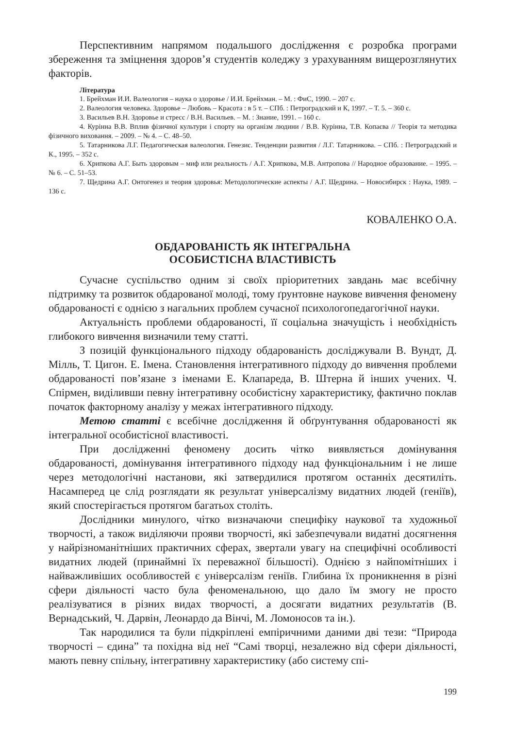Перспективним напрямом подальшого дослідження є розробка програми збереження та зміцнення здоров’я студентів коледжу з урахуванням вищерозглянутих факторів.
Література
1. Брейхман И.И. Валеология – наука о здоровье / И.И. Брейхман. – М. : ФиС, 1990. – 207 с.
2. Валеология человека. Здоровье – Любовь – Красота : в 5 т. – СПб. : Петроградский и К, 1997. – Т. 5. – 360 с.
3. Васильев В.Н. Здоровье и стресс / В.Н. Васильев. – М. : Знание, 1991. – 160 с.
4. Курінна В.В. Вплив фізичної культури і спорту на організм людини / В.В. Курінна, Т.В. Копаєва // Теорія та методика фізичного виховання. – 2009. – № 4. – С. 48–50.
5. Татарникова Л.Г. Педагогическая валеология. Генезис. Тенденции развития / Л.Г. Татарникова. – СПб. : Петроградский и К., 1995. – 352 с.
6. Хрипкова А.Г. Быть здоровым – миф или реальность / А.Г. Хрипкова, М.В. Антропова // Народное образование. – 1995. – № 6. – С. 51–53.
7. Щедрина А.Г. Онтогенез и теория здоровья: Методологические аспекты / А.Г. Щедрина. – Новосибирск : Наука, 1989. – 136 с.
КОВАЛЕНКО О.А.
ОБДАРОВАНІСТЬ ЯК ІНТЕГРАЛЬНА
ОСОБИСТІСНА ВЛАСТИВІСТЬ
Сучасне суспільство одним зі своїх пріоритетних завдань має всебічну підтримку та розвиток обдарованої молоді, тому ґрунтовне наукове вивчення феномену обдарованості є однією з нагальних проблем сучасної психологопедагогічної науки.
Актуальність проблеми обдарованості, її соціальна значущість і необхідність глибокого вивчення визначили тему статті.
З позицій функціонального підходу обдарованість досліджували В. Вундт, Д. Мілль, Т. Цигон. Е. Імена. Становлення інтегративного підходу до вивчення проблеми обдарованості пов’язане з іменами Е. Клапареда, В. Штерна й інших учених. Ч. Спірмен, виділивши певну інтегративну особистісну характеристику, фактично поклав початок факторному аналізу у межах інтегративного підходу.
Метою статті є всебічне дослідження й обґрунтування обдарованості як інтегральної особистісної властивості.
При дослідженні феномену досить чітко виявляється домінування обдарованості, домінування інтегративного підходу над функціональним і не лише через методологічні настанови, які затвердилися протягом останніх десятиліть. Насамперед це слід розглядати як результат універсалізму видатних людей (геніїв), який спостерігається протягом багатьох століть.
Дослідники минулого, чітко визначаючи специфіку наукової та художньої творчості, а також виділяючи прояви творчості, які забезпечували видатні досягнення у найрізноманітніших практичних сферах, звертали увагу на специфічні особливості видатних людей (принаймні їх переважної більшості). Однією з найпомітніших і найважливіших особливостей є універсалізм геніїв. Глибина їх проникнення в різні сфери діяльності часто була феноменальною, що дало їм змогу не просто реалізуватися в різних видах творчості, а досягати видатних результатів (В. Вернадський, Ч. Дарвін, Леонардо да Вінчі, М. Ломоносов та ін.).
Так народилися та були підкріплені емпіричними даними дві тези: “Природа творчості – єдина” та похідна від неї “Самі творці, незалежно від сфери діяльності, мають певну спільну, інтегративну характеристику (або систему спі-
199